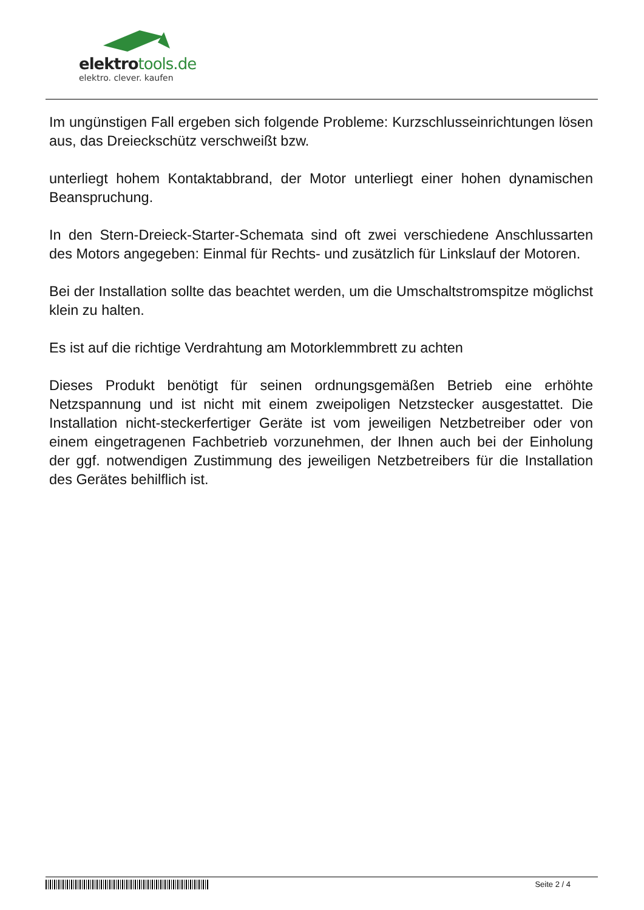elektrotools.de
elektro. clever. kaufen
Im ungünstigen Fall ergeben sich folgende Probleme: Kurzschlusseinrichtungen lösen aus, das Dreieckschütz verschweißt bzw.
unterliegt hohem Kontaktabbrand, der Motor unterliegt einer hohen dynamischen Beanspruchung.
In den Stern-Dreieck-Starter-Schemata sind oft zwei verschiedene Anschlussarten des Motors angegeben: Einmal für Rechts- und zusätzlich für Linkslauf der Motoren.
Bei der Installation sollte das beachtet werden, um die Umschaltstromspitze möglichst klein zu halten.
Es ist auf die richtige Verdrahtung am Motorklemmbrett zu achten
Dieses Produkt benötigt für seinen ordnungsgemäßen Betrieb eine erhöhte Netzspannung und ist nicht mit einem zweipoligen Netzstecker ausgestattet. Die Installation nicht-steckerfertiger Geräte ist vom jeweiligen Netzbetreiber oder von einem eingetragenen Fachbetrieb vorzunehmen, der Ihnen auch bei der Einholung der ggf. notwendigen Zustimmung des jeweiligen Netzbetreibers für die Installation des Gerätes behilflich ist.
Seite 2 / 4